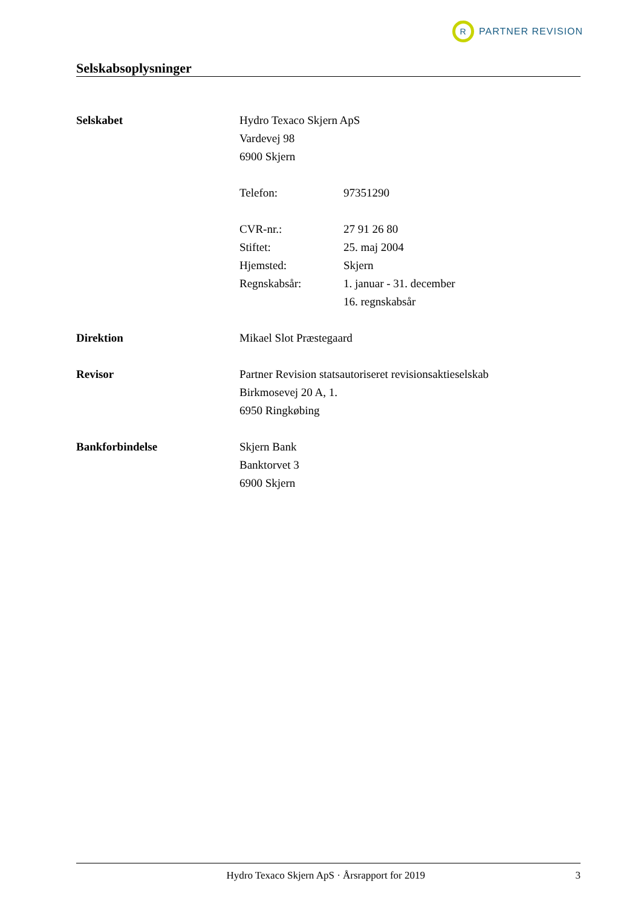R
PARTNER REVISION
Selskabsoplysninger
Selskabet Hydro Texaco Skjern ApS
Vardevej 98
6900 Skjern
Telefon: 97351290
CVR-nr.: 27 91 26 80
Stiftet: 25. maj 2004
Hjemsted: Skjern
Regnskabsår: 1. januar - 31. december
16. regnskabsår
Direktion Mikael Slot Præstegaard
Revisor Partner Revision statsautoriseret revisionsaktieselskab
Birkmosevej 20 A, 1.
6950 Ringkøbing
Bankforbindelse Skjern Bank
Banktorvet 3
6900 Skjern
Hydro Texaco Skjern ApS · Årsrapport for 2019 3